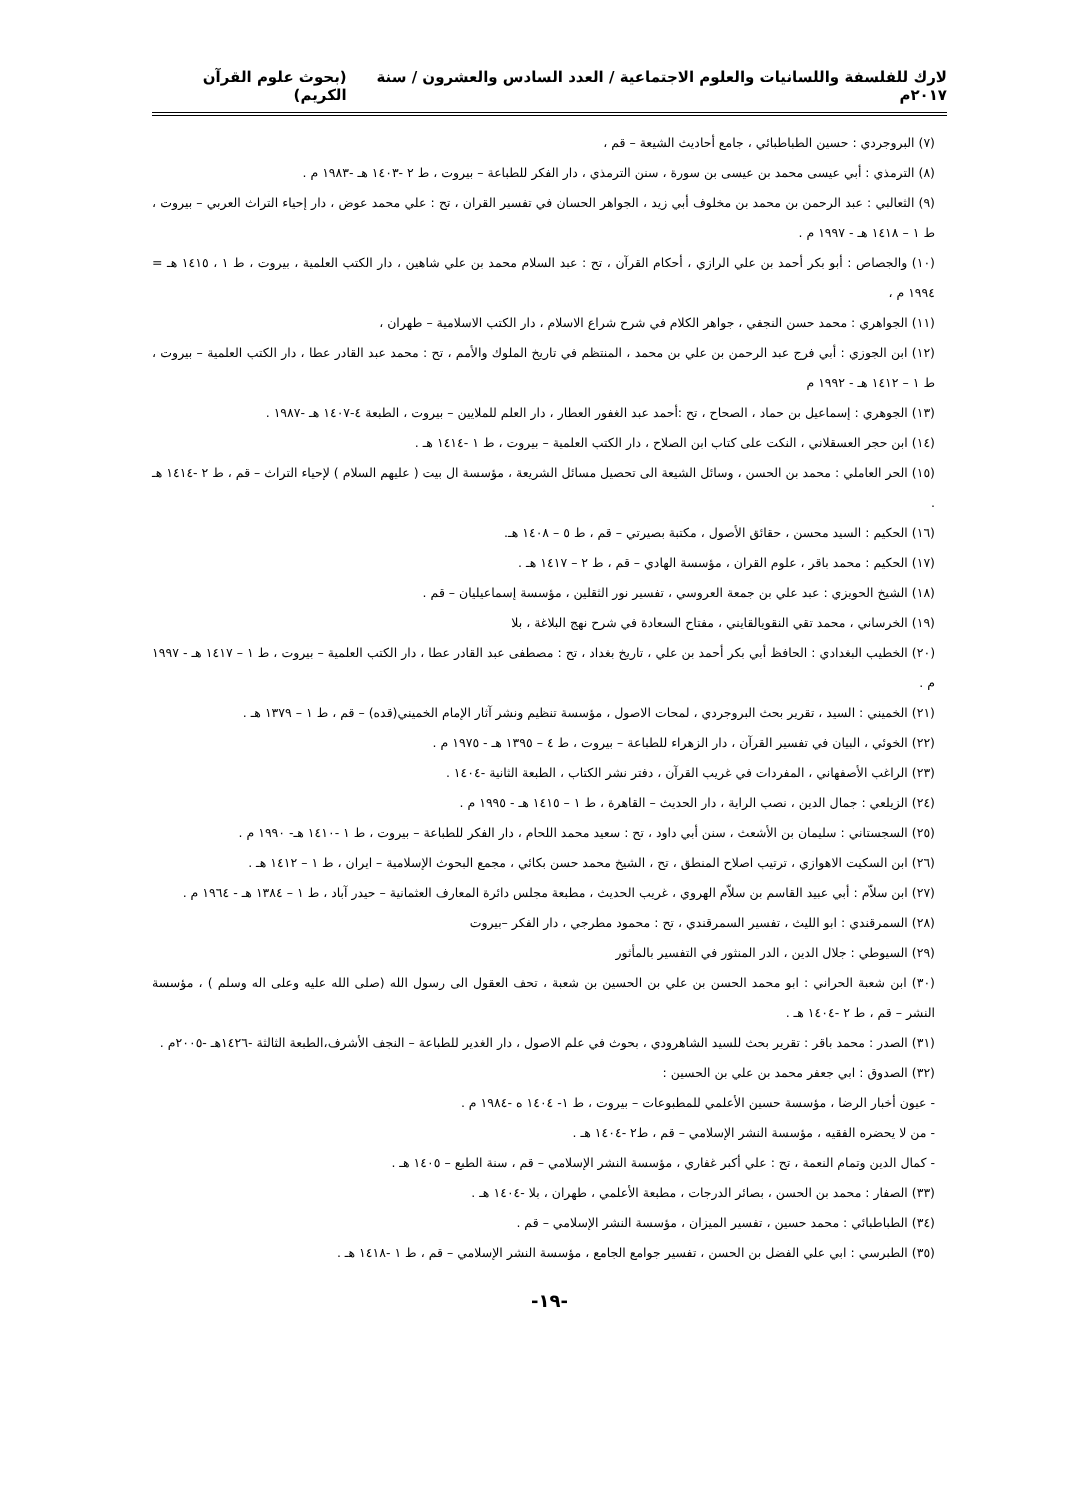لارك للفلسفة واللسانيات والعلوم الاجتماعية / العدد السادس والعشرون / سنة ٢٠١٧م (بحوث علوم القرآن الكريم)
(٧) البروجردي : حسين الطباطبائي ، جامع أحاديث الشيعة – قم ،
(٨) الترمذي : أبي عيسى محمد بن عيسى بن سورة ، سنن الترمذي ، دار الفكر للطباعة – بيروت ، ط ٢ -١٤٠٣ هـ -١٩٨٣ م .
(٩) الثعالبي : عبد الرحمن بن محمد بن مخلوف أبي زيد ، الجواهر الحسان في تفسير القران ، تح : علي محمد عوض ، دار إحياء التراث العربي – بيروت ، ط ١ – ١٤١٨ هـ - ١٩٩٧ م .
(١٠) والجصاص : أبو بكر أحمد بن علي الرازي ، أحكام القرآن ، تح : عبد السلام محمد بن علي شاهين ، دار الكتب العلمية ، بيروت ، ط ١ ، ١٤١٥ هـ = ١٩٩٤ م ،
(١١) الجواهري : محمد حسن النجفي ، جواهر الكلام في شرح شراع الاسلام ، دار الكتب الاسلامية – طهران ،
(١٢) ابن الجوزي : أبي فرج عبد الرحمن بن علي بن محمد ، المنتظم في تاريخ الملوك والأمم ، تح : محمد عبد القادر عطا ، دار الكتب العلمية – بيروت ، ط ١ – ١٤١٢ هـ - ١٩٩٢ م
(١٣) الجوهري : إسماعيل بن حماد ، الصحاح ، تح :أحمد عبد الغفور العطار ، دار العلم للملايين – بيروت ، الطبعة ٤-١٤٠٧ هـ -١٩٨٧ .
(١٤) ابن حجر العسقلاني ، النكت على كتاب ابن الصلاح ، دار الكتب العلمية – بيروت ، ط ١ -١٤١٤ هـ .
(١٥) الحر العاملي : محمد بن الحسن ، وسائل الشيعة الى تحصيل مسائل الشريعة ، مؤسسة ال بيت ( عليهم السلام ) لإحياء التراث – قم ، ط ٢ -١٤١٤ هـ .
(١٦) الحكيم : السيد محسن ، حقائق الأصول ، مكتبة بصيرتي – قم ، ط ٥ – ١٤٠٨ هـ.
(١٧) الحكيم : محمد باقر ، علوم القران ، مؤسسة الهادي – قم ، ط ٢ – ١٤١٧ هـ .
(١٨) الشيخ الحويزي : عبد علي بن جمعة العروسي ، تفسير نور الثقلين ، مؤسسة إسماعيليان – قم .
(١٩) الخرساني ، محمد تقي النقويالقايني ، مفتاح السعادة في شرح نهج البلاغة ، بلا
(٢٠) الخطيب البغدادي : الحافظ أبي بكر أحمد بن علي ، تاريخ بغداد ، تح : مصطفى عبد القادر عطا ، دار الكتب العلمية – بيروت ، ط ١ – ١٤١٧ هـ - ١٩٩٧ م .
(٢١) الخميني : السيد ، تقرير بحث البروجردي ، لمحات الاصول ، مؤسسة تنظيم ونشر آثار الإمام الخميني(قده) – قم ، ط ١ – ١٣٧٩ هـ .
(٢٢) الخوئي ، البيان في تفسير القرآن ، دار الزهراء للطباعة – بيروت ، ط ٤ – ١٣٩٥ هـ - ١٩٧٥ م .
(٢٣) الراغب الأصفهاني ، المفردات في غريب القرآن ، دفتر نشر الكتاب ، الطبعة الثانية -١٤٠٤ .
(٢٤) الزيلعي : جمال الدين ، نصب الراية ، دار الحديث – القاهرة ، ط ١ – ١٤١٥ هـ - ١٩٩٥ م .
(٢٥) السجستاني : سليمان بن الأشعث ، سنن أبي داود ، تح : سعيد محمد اللحام ، دار الفكر للطباعة – بيروت ، ط ١ -١٤١٠ هـ- ١٩٩٠ م .
(٢٦) ابن السكيت الاهوازي ، ترتيب اصلاح المنطق ، تح ، الشيخ محمد حسن بكائي ، مجمع البحوث الإسلامية – ايران ، ط ١ – ١٤١٢ هـ .
(٢٧) ابن سلاّم : أبي عبيد القاسم بن سلاّم الهروي ، غريب الحديث ، مطبعة مجلس دائرة المعارف العثمانية – حيدر آباد ، ط ١ – ١٣٨٤ هـ - ١٩٦٤ م .
(٢٨) السمرقندي : ابو الليث ، تفسير السمرقندي ، تح : محمود مطرجي ، دار الفكر –بيروت
(٢٩) السيوطي : جلال الدين ، الدر المنثور في التفسير بالمأثور
(٣٠) ابن شعبة الحراني : ابو محمد الحسن بن علي بن الحسين بن شعبة ، تحف العقول الى رسول الله (صلى الله عليه وعلى اله وسلم ) ، مؤسسة النشر – قم ، ط ٢ -١٤٠٤ هـ .
(٣١) الصدر : محمد باقر : تقرير بحث للسيد الشاهرودي ، بحوث في علم الاصول ، دار الغدير للطباعة – النجف الأشرف،الطبعة الثالثة -١٤٢٦هـ -٢٠٠٥م .
(٣٢) الصدوق : ابي جعفر محمد بن علي بن الحسين :
- عيون أخبار الرضا ، مؤسسة حسين الأعلمي للمطبوعات – بيروت ، ط ١- ١٤٠٤ ه -١٩٨٤ م .
- من لا يحضره الفقيه ، مؤسسة النشر الإسلامي – قم ، ط٢ -١٤٠٤ هـ .
- كمال الدين وتمام النعمة ، تح : علي أكبر غفاري ، مؤسسة النشر الإسلامي – قم ، سنة الطبع – ١٤٠٥ هـ .
(٣٣) الصفار : محمد بن الحسن ، بصائر الدرجات ، مطبعة الأعلمي ، طهران ، بلا -١٤٠٤ هـ .
(٣٤) الطباطبائي : محمد حسين ، تفسير الميزان ، مؤسسة النشر الإسلامي – قم .
(٣٥) الطبرسي : ابي علي الفضل بن الحسن ، تفسير جوامع الجامع ، مؤسسة النشر الإسلامي – قم ، ط ١ -١٤١٨ هـ .
-١٩-